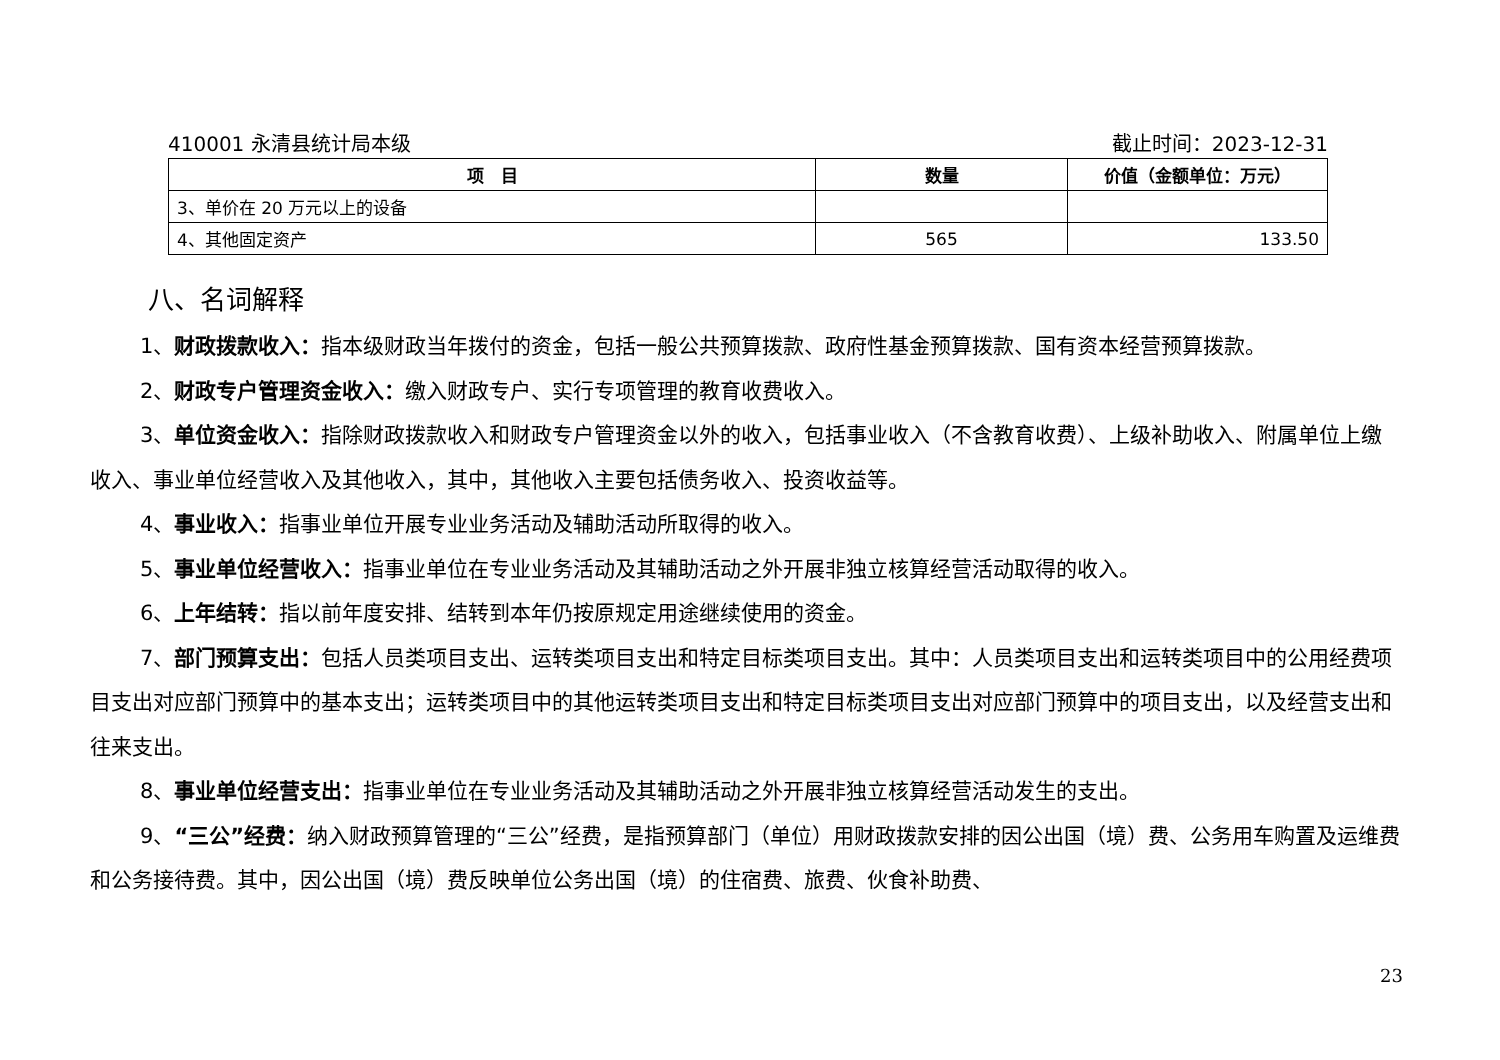410001 永清县统计局本级 截止时间：2023-12-31
| 项 目 | 数量 | 价值（金额单位：万元） |
| --- | --- | --- |
| 3、单价在 20 万元以上的设备 | | |
| 4、其他固定资产 | 565 | 133.50 |
八、名词解释
1、财政拨款收入：指本级财政当年拨付的资金，包括一般公共预算拨款、政府性基金预算拨款、国有资本经营预算拨款。
2、财政专户管理资金收入：缴入财政专户、实行专项管理的教育收费收入。
3、单位资金收入：指除财政拨款收入和财政专户管理资金以外的收入，包括事业收入（不含教育收费）、上级补助收入、附属单位上缴收入、事业单位经营收入及其他收入，其中，其他收入主要包括债务收入、投资收益等。
4、事业收入：指事业单位开展专业业务活动及辅助活动所取得的收入。
5、事业单位经营收入：指事业单位在专业业务活动及其辅助活动之外开展非独立核算经营活动取得的收入。
6、上年结转：指以前年度安排、结转到本年仍按原规定用途继续使用的资金。
7、部门预算支出：包括人员类项目支出、运转类项目支出和特定目标类项目支出。其中：人员类项目支出和运转类项目中的公用经费项目支出对应部门预算中的基本支出；运转类项目中的其他运转类项目支出和特定目标类项目支出对应部门预算中的项目支出，以及经营支出和往来支出。
8、事业单位经营支出：指事业单位在专业业务活动及其辅助活动之外开展非独立核算经营活动发生的支出。
9、“三公”经费：纳入财政预算管理的“三公”经费，是指预算部门（单位）用财政拨款安排的因公出国（境）费、公务用车购置及运维费和公务接待费。其中，因公出国（境）费反映单位公务出国（境）的住宿费、旅费、伙食补助费、
23